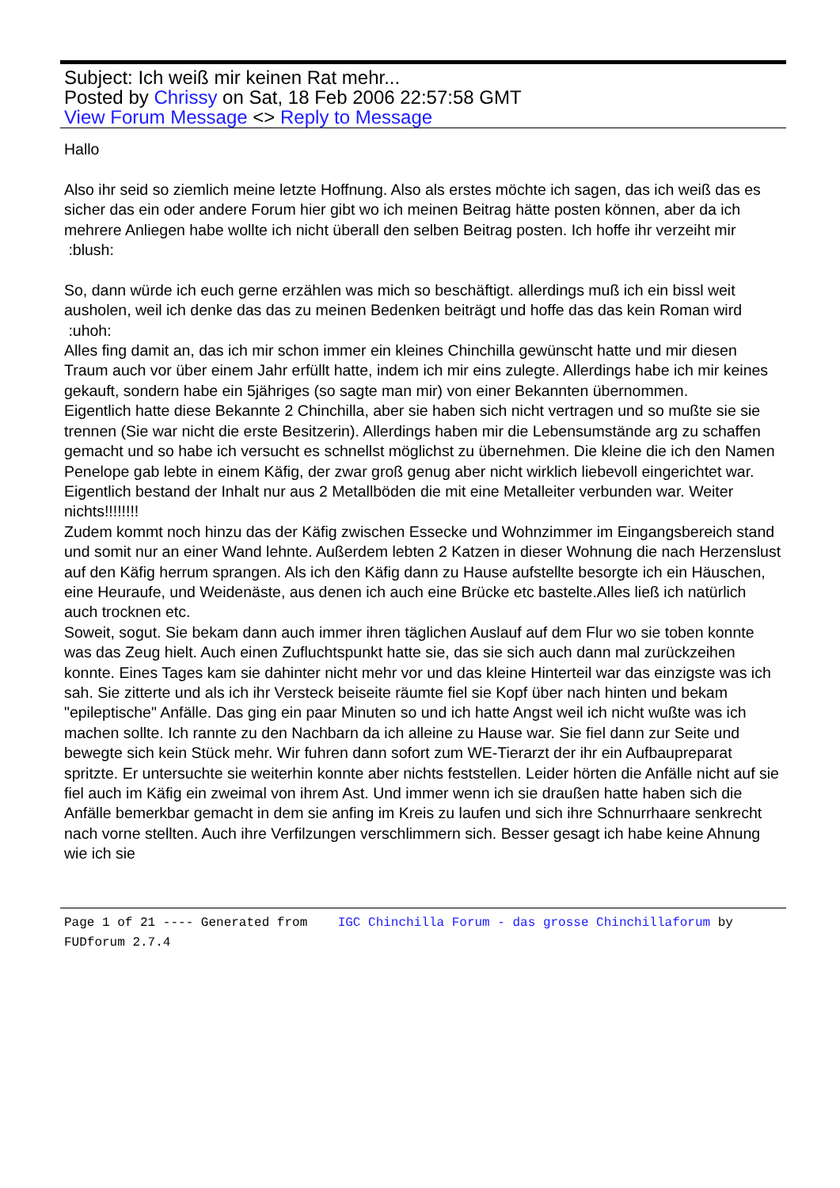Subject: Ich weiß mir keinen Rat mehr...
Posted by Chrissy on Sat, 18 Feb 2006 22:57:58 GMT
View Forum Message <> Reply to Message
Hallo
Also ihr seid so ziemlich meine letzte Hoffnung. Also als erstes möchte ich sagen, das ich weiß das es sicher das ein oder andere Forum hier gibt wo ich meinen Beitrag hätte posten können, aber da ich mehrere Anliegen habe wollte ich nicht überall den selben Beitrag posten. Ich hoffe ihr verzeiht mir :blush:
So, dann würde ich euch gerne erzählen was mich so beschäftigt. allerdings muß ich ein bissl weit ausholen, weil ich denke das das zu meinen Bedenken beiträgt und hoffe das das kein Roman wird :uhoh:
Alles fing damit an, das ich mir schon immer ein kleines Chinchilla gewünscht hatte und mir diesen Traum auch vor über einem Jahr erfüllt hatte, indem ich mir eins zulegte. Allerdings habe ich mir keines gekauft, sondern habe ein 5jähriges (so sagte man mir) von einer Bekannten übernommen.
Eigentlich hatte diese Bekannte 2 Chinchilla, aber sie haben sich nicht vertragen und so mußte sie sie trennen (Sie war nicht die erste Besitzerin). Allerdings haben mir die Lebensumstände arg zu schaffen gemacht und so habe ich versucht es schnellst möglichst zu übernehmen. Die kleine die ich den Namen Penelope gab lebte in einem Käfig, der zwar groß genug aber nicht wirklich liebevoll eingerichtet war.
Eigentlich bestand der Inhalt nur aus 2 Metallböden die mit eine Metalleiter verbunden war. Weiter nichts!!!!!!!!
Zudem kommt noch hinzu das der Käfig zwischen Essecke und Wohnzimmer im Eingangsbereich stand und somit nur an einer Wand lehnte. Außerdem lebten 2 Katzen in dieser Wohnung die nach Herzenslust auf den Käfig herrum sprangen. Als ich den Käfig dann zu Hause aufstellte besorgte ich ein Häuschen, eine Heuraufe, und Weidenäste, aus denen ich auch eine Brücke etc bastelte.Alles ließ ich natürlich auch trocknen etc.
Soweit, sogut. Sie bekam dann auch immer ihren täglichen Auslauf auf dem Flur wo sie toben konnte was das Zeug hielt. Auch einen Zufluchtspunkt hatte sie, das sie sich auch dann mal zurückzeihen konnte. Eines Tages kam sie dahinter nicht mehr vor und das kleine Hinterteil war das einzigste was ich sah. Sie zitterte und als ich ihr Versteck beiseite räumte fiel sie Kopf über nach hinten und bekam "epileptische" Anfälle. Das ging ein paar Minuten so und ich hatte Angst weil ich nicht wußte was ich machen sollte. Ich rannte zu den Nachbarn da ich alleine zu Hause war. Sie fiel dann zur Seite und bewegte sich kein Stück mehr. Wir fuhren dann sofort zum WE-Tierarzt der ihr ein Aufbaupreparat spritzte. Er untersuchte sie weiterhin konnte aber nichts feststellen. Leider hörten die Anfälle nicht auf sie fiel auch im Käfig ein zweimal von ihrem Ast. Und immer wenn ich sie draußen hatte haben sich die Anfälle bemerkbar gemacht in dem sie anfing im Kreis zu laufen und sich ihre Schnurrhaare senkrecht nach vorne stellten. Auch ihre Verfilzungen verschlimmern sich. Besser gesagt ich habe keine Ahnung wie ich sie
Page 1 of 21 ---- Generated from IGC Chinchilla Forum - das grosse Chinchillaforum by FUDforum 2.7.4